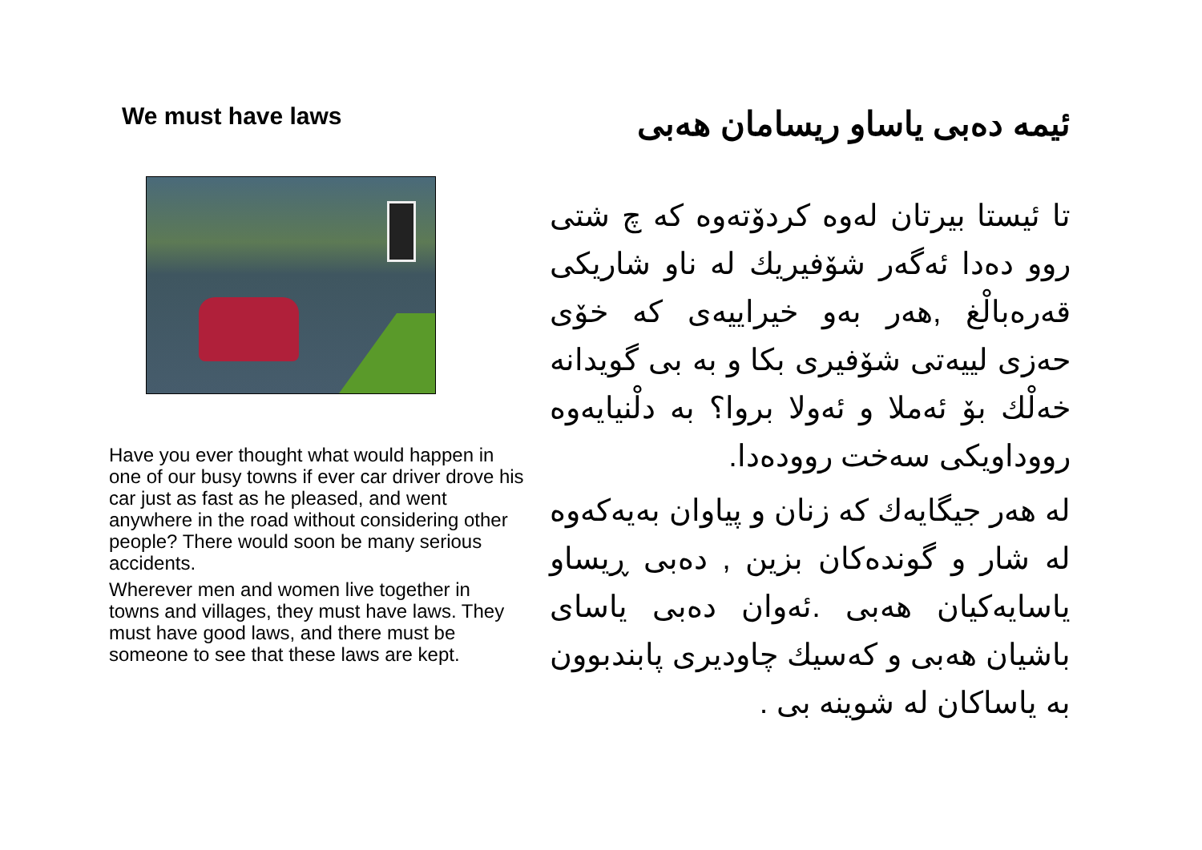We must have laws
Have you ever thought what would happen in one of our busy towns if ever car driver drove his car just as fast as he pleased, and went anywhere in the road without considering other people? There would soon be many serious accidents.
Wherever men and women live together in towns and villages, they must have laws. They must have good laws, and there must be someone to see that these laws are kept.
ئيمه دەبى ياساو ريسامان هەبى
تا ئيستا بيرتان لەوە كردۆتەوە كە چ شتى روو دەدا ئەگەر شۆفيريك لە ناو شاريكى قەرەبالْغ ,هەر بەو خيراييەى كە خۆى حەزى لييەتى شۆفيرى بكا و بە بى گويدانە خەلْك بۆ ئەملا و ئەولا بروا؟ بە دلْنيايەوە رووداويكى سەخت روودەدا.
لە هەر جيگايەك كە زنان و پياوان بەيەكەوە لە شار و گوندەكان بزين , دەبى ڕيساو ياسايەكيان هەبى .ئەوان دەبى ياساى باشيان هەبى و كەسيك چاوديرى پابندبوون بە ياساكان لە شوينە بى .